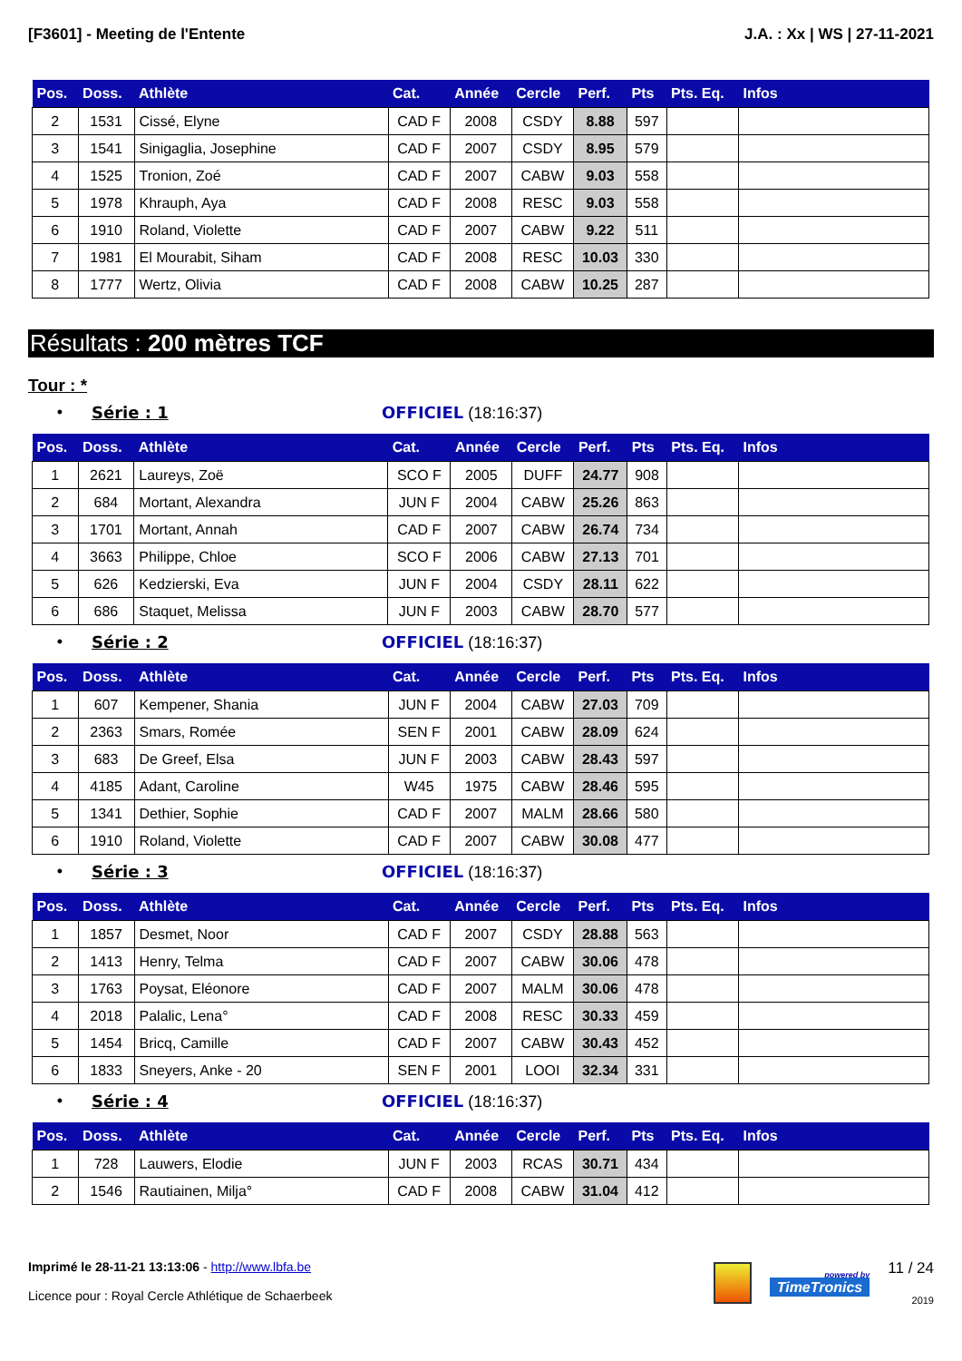[F3601] - Meeting de l'Entente J.A. : Xx | WS | 27-11-2021
| Pos. | Doss. | Athlète | Cat. | Année | Cercle | Perf. | Pts | Pts. Eq. | Infos |
| --- | --- | --- | --- | --- | --- | --- | --- | --- | --- |
| 2 | 1531 | Cissé, Elyne | CAD F | 2008 | CSDY | 8.88 | 597 | | |
| 3 | 1541 | Sinigaglia, Josephine | CAD F | 2007 | CSDY | 8.95 | 579 | | |
| 4 | 1525 | Tronion, Zoé | CAD F | 2007 | CABW | 9.03 | 558 | | |
| 5 | 1978 | Khrauph, Aya | CAD F | 2008 | RESC | 9.03 | 558 | | |
| 6 | 1910 | Roland, Violette | CAD F | 2007 | CABW | 9.22 | 511 | | |
| 7 | 1981 | El Mourabit, Siham | CAD F | 2008 | RESC | 10.03 | 330 | | |
| 8 | 1777 | Wertz, Olivia | CAD F | 2008 | CABW | 10.25 | 287 | | |
Résultats : 200 mètres TCF
Tour : *
• Série : 1 OFFICIEL (18:16:37)
| Pos. | Doss. | Athlète | Cat. | Année | Cercle | Perf. | Pts | Pts. Eq. | Infos |
| --- | --- | --- | --- | --- | --- | --- | --- | --- | --- |
| 1 | 2621 | Laureys, Zoë | SCO F | 2005 | DUFF | 24.77 | 908 | | |
| 2 | 684 | Mortant, Alexandra | JUN F | 2004 | CABW | 25.26 | 863 | | |
| 3 | 1701 | Mortant, Annah | CAD F | 2007 | CABW | 26.74 | 734 | | |
| 4 | 3663 | Philippe, Chloe | SCO F | 2006 | CABW | 27.13 | 701 | | |
| 5 | 626 | Kedzierski, Eva | JUN F | 2004 | CSDY | 28.11 | 622 | | |
| 6 | 686 | Staquet, Melissa | JUN F | 2003 | CABW | 28.70 | 577 | | |
• Série : 2 OFFICIEL (18:16:37)
| Pos. | Doss. | Athlète | Cat. | Année | Cercle | Perf. | Pts | Pts. Eq. | Infos |
| --- | --- | --- | --- | --- | --- | --- | --- | --- | --- |
| 1 | 607 | Kempener, Shania | JUN F | 2004 | CABW | 27.03 | 709 | | |
| 2 | 2363 | Smars, Romée | SEN F | 2001 | CABW | 28.09 | 624 | | |
| 3 | 683 | De Greef, Elsa | JUN F | 2003 | CABW | 28.43 | 597 | | |
| 4 | 4185 | Adant, Caroline | W45 | 1975 | CABW | 28.46 | 595 | | |
| 5 | 1341 | Dethier, Sophie | CAD F | 2007 | MALM | 28.66 | 580 | | |
| 6 | 1910 | Roland, Violette | CAD F | 2007 | CABW | 30.08 | 477 | | |
• Série : 3 OFFICIEL (18:16:37)
| Pos. | Doss. | Athlète | Cat. | Année | Cercle | Perf. | Pts | Pts. Eq. | Infos |
| --- | --- | --- | --- | --- | --- | --- | --- | --- | --- |
| 1 | 1857 | Desmet, Noor | CAD F | 2007 | CSDY | 28.88 | 563 | | |
| 2 | 1413 | Henry, Telma | CAD F | 2007 | CABW | 30.06 | 478 | | |
| 3 | 1763 | Poysat, Eléonore | CAD F | 2007 | MALM | 30.06 | 478 | | |
| 4 | 2018 | Palalic, Lena° | CAD F | 2008 | RESC | 30.33 | 459 | | |
| 5 | 1454 | Bricq, Camille | CAD F | 2007 | CABW | 30.43 | 452 | | |
| 6 | 1833 | Sneyers, Anke - 20 | SEN F | 2001 | LOOI | 32.34 | 331 | | |
• Série : 4 OFFICIEL (18:16:37)
| Pos. | Doss. | Athlète | Cat. | Année | Cercle | Perf. | Pts | Pts. Eq. | Infos |
| --- | --- | --- | --- | --- | --- | --- | --- | --- | --- |
| 1 | 728 | Lauwers, Elodie | JUN F | 2003 | RCAS | 30.71 | 434 | | |
| 2 | 1546 | Rautiainen, Milja° | CAD F | 2008 | CABW | 31.04 | 412 | | |
Imprimé le 28-11-21 13:13:06 - http://www.lbfa.be
Licence pour : Royal Cercle Athlétique de Schaerbeek
powered by
TimeTronics
11 / 24
2019